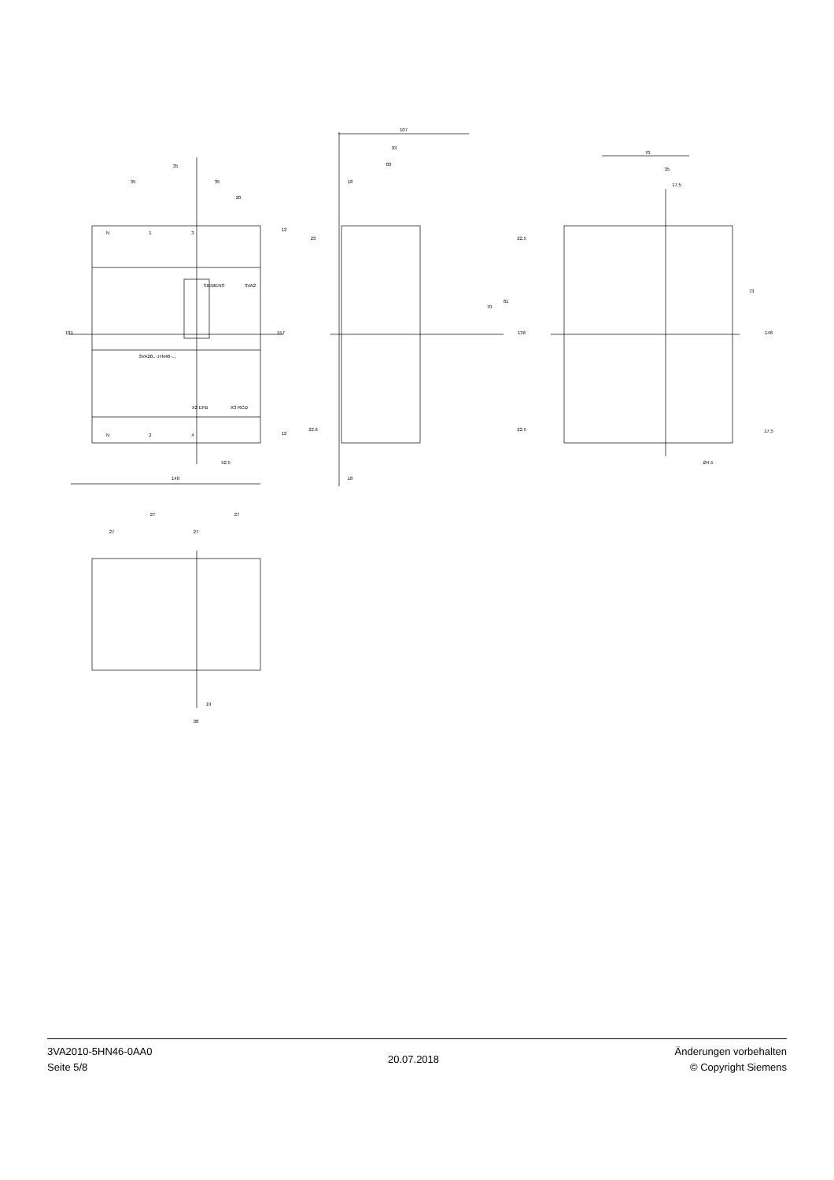35
35
35
20
140
52.5
107
93
83
18
18
70
35
17.5
Ø4.5
27
27
27
27
19
38
181
157
12
12
23
22.6
22.5
22.5
136
70
81
73
146
17.5
SIEMENS
3VA2
3VA20..-.HN46-...
N
1
3
N
2
4
X2 EFB
X3 RCD
3VA2010-5HN46-0AA0
Seite 5/8
20.07.2018
Änderungen vorbehalten
© Copyright Siemens